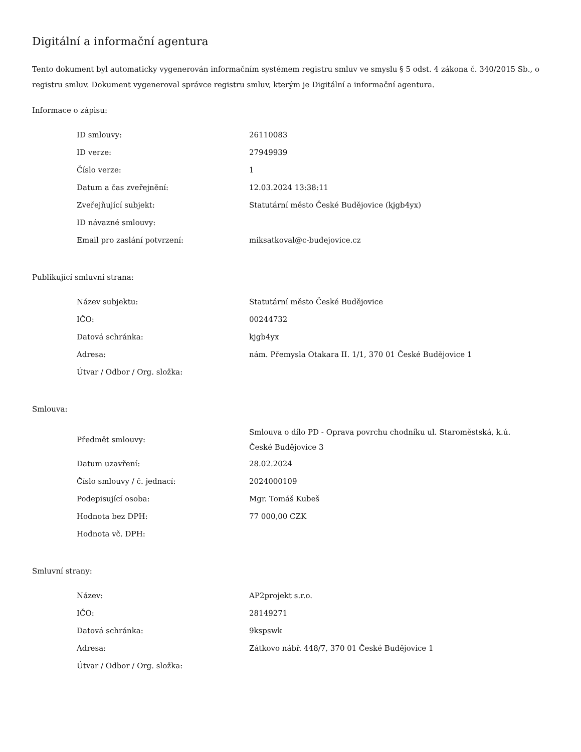Digitální a informační agentura
Tento dokument byl automaticky vygenerován informačním systémem registru smluv ve smyslu § 5 odst. 4 zákona č. 340/2015 Sb., o registru smluv. Dokument vygeneroval správce registru smluv, kterým je Digitální a informační agentura.
Informace o zápisu:
| ID smlouvy: | 26110083 |
| ID verze: | 27949939 |
| Číslo verze: | 1 |
| Datum a čas zveřejnění: | 12.03.2024 13:38:11 |
| Zveřejňující subjekt: | Statutární město České Budějovice (kjgb4yx) |
| ID návazné smlouvy: | |
| Email pro zaslání potvrzení: | miksatkoval@c-budejovice.cz |
Publikující smluvní strana:
| Název subjektu: | Statutární město České Budějovice |
| IČO: | 00244732 |
| Datová schránka: | kjgb4yx |
| Adresa: | nám. Přemysla Otakara II. 1/1, 370 01 České Budějovice 1 |
| Útvar / Odbor / Org. složka: | |
Smlouva:
| Předmět smlouvy: | Smlouva o dílo PD - Oprava povrchu chodníku ul. Staroměstská, k.ú. České Budějovice 3 |
| Datum uzavření: | 28.02.2024 |
| Číslo smlouvy / č. jednací: | 2024000109 |
| Podepisující osoba: | Mgr. Tomáš Kubeš |
| Hodnota bez DPH: | 77 000,00 CZK |
| Hodnota vč. DPH: | |
Smluvní strany:
| Název: | AP2projekt s.r.o. |
| IČO: | 28149271 |
| Datová schránka: | 9kspswk |
| Adresa: | Zátkovo nábř. 448/7, 370 01 České Budějovice 1 |
| Útvar / Odbor / Org. složka: | |